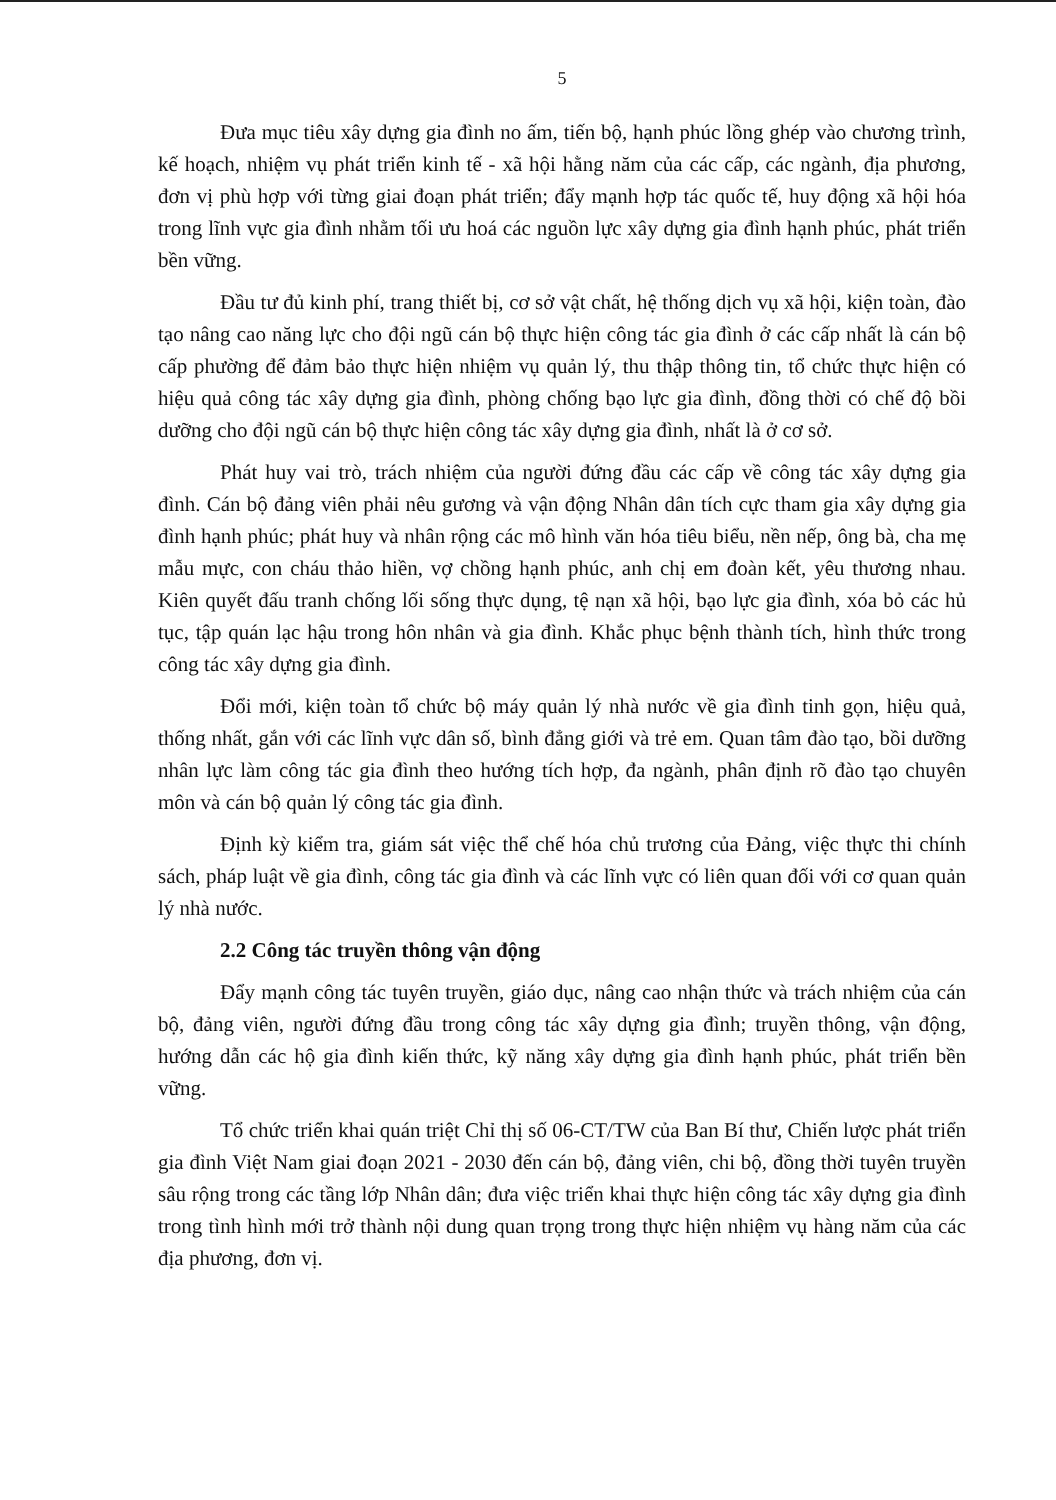5
Đưa mục tiêu xây dựng gia đình no ấm, tiến bộ, hạnh phúc lồng ghép vào chương trình, kế hoạch, nhiệm vụ phát triển kinh tế - xã hội hằng năm của các cấp, các ngành, địa phương, đơn vị phù hợp với từng giai đoạn phát triển; đẩy mạnh hợp tác quốc tế, huy động xã hội hóa trong lĩnh vực gia đình nhằm tối ưu hoá các nguồn lực xây dựng gia đình hạnh phúc, phát triển bền vững.
Đầu tư đủ kinh phí, trang thiết bị, cơ sở vật chất, hệ thống dịch vụ xã hội, kiện toàn, đào tạo nâng cao năng lực cho đội ngũ cán bộ thực hiện công tác gia đình ở các cấp nhất là cán bộ cấp phường để đảm bảo thực hiện nhiệm vụ quản lý, thu thập thông tin, tổ chức thực hiện có hiệu quả công tác xây dựng gia đình, phòng chống bạo lực gia đình, đồng thời có chế độ bồi dưỡng cho đội ngũ cán bộ thực hiện công tác xây dựng gia đình, nhất là ở cơ sở.
Phát huy vai trò, trách nhiệm của người đứng đầu các cấp về công tác xây dựng gia đình. Cán bộ đảng viên phải nêu gương và vận động Nhân dân tích cực tham gia xây dựng gia đình hạnh phúc; phát huy và nhân rộng các mô hình văn hóa tiêu biểu, nền nếp, ông bà, cha mẹ mẫu mực, con cháu thảo hiền, vợ chồng hạnh phúc, anh chị em đoàn kết, yêu thương nhau. Kiên quyết đấu tranh chống lối sống thực dụng, tệ nạn xã hội, bạo lực gia đình, xóa bỏ các hủ tục, tập quán lạc hậu trong hôn nhân và gia đình. Khắc phục bệnh thành tích, hình thức trong công tác xây dựng gia đình.
Đổi mới, kiện toàn tổ chức bộ máy quản lý nhà nước về gia đình tinh gọn, hiệu quả, thống nhất, gắn với các lĩnh vực dân số, bình đẳng giới và trẻ em. Quan tâm đào tạo, bồi dưỡng nhân lực làm công tác gia đình theo hướng tích hợp, đa ngành, phân định rõ đào tạo chuyên môn và cán bộ quản lý công tác gia đình.
Định kỳ kiểm tra, giám sát việc thể chế hóa chủ trương của Đảng, việc thực thi chính sách, pháp luật về gia đình, công tác gia đình và các lĩnh vực có liên quan đối với cơ quan quản lý nhà nước.
2.2 Công tác truyền thông vận động
Đẩy mạnh công tác tuyên truyền, giáo dục, nâng cao nhận thức và trách nhiệm của cán bộ, đảng viên, người đứng đầu trong công tác xây dựng gia đình; truyền thông, vận động, hướng dẫn các hộ gia đình kiến thức, kỹ năng xây dựng gia đình hạnh phúc, phát triển bền vững.
Tổ chức triển khai quán triệt Chỉ thị số 06-CT/TW của Ban Bí thư, Chiến lược phát triển gia đình Việt Nam giai đoạn 2021 - 2030 đến cán bộ, đảng viên, chi bộ, đồng thời tuyên truyền sâu rộng trong các tầng lớp Nhân dân; đưa việc triển khai thực hiện công tác xây dựng gia đình trong tình hình mới trở thành nội dung quan trọng trong thực hiện nhiệm vụ hàng năm của các địa phương, đơn vị.